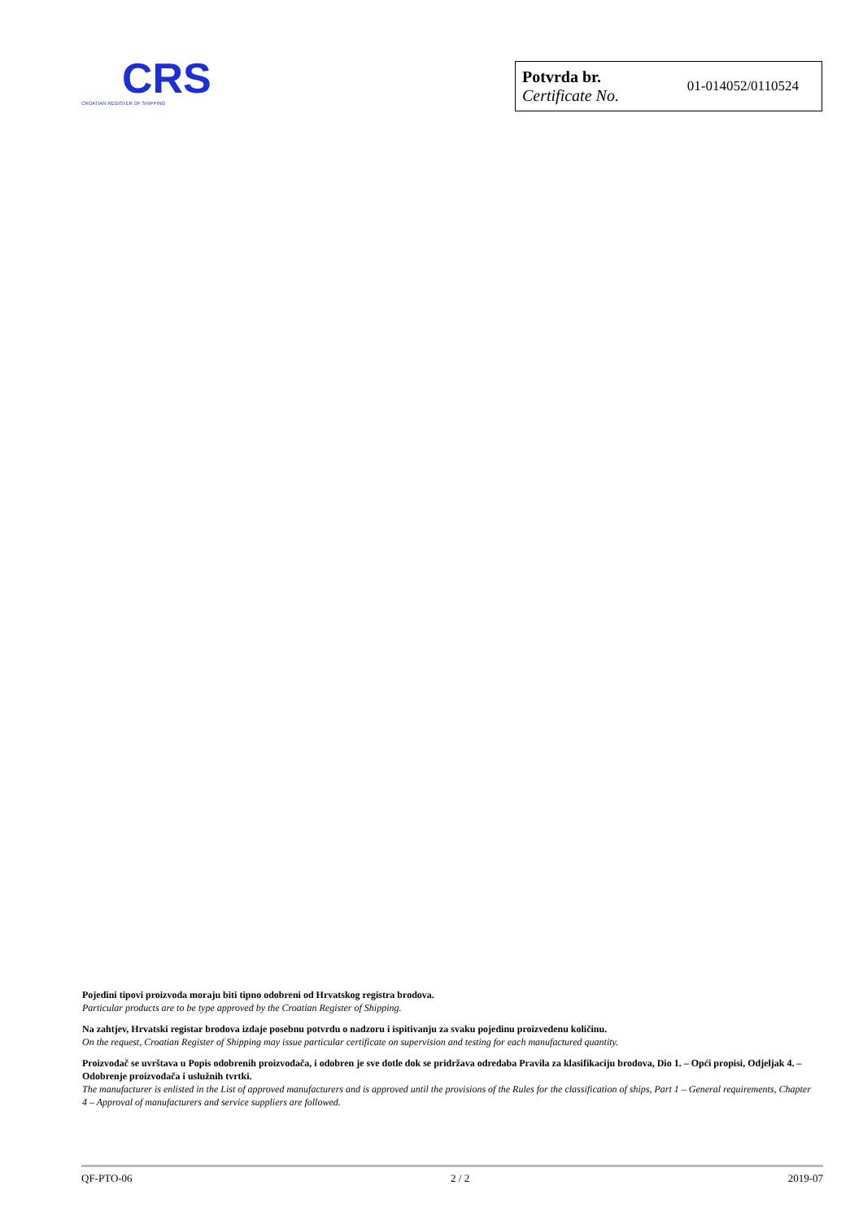CRS
CROATIAN REGISTER OF SHIPPING
Potvrda br.
Certificate No.
01-014052/0110524
Pojedini tipovi proizvoda moraju biti tipno odobreni od Hrvatskog registra brodova.
Particular products are to be type approved by the Croatian Register of Shipping.
Na zahtjev, Hrvatski registar brodova izdaje posebnu potvrdu o nadzoru i ispitivanju za svaku pojedinu proizvedenu količinu.
On the request, Croatian Register of Shipping may issue particular certificate on supervision and testing for each manufactured quantity.
Proizvođač se uvrštava u Popis odobrenih proizvođača, i odobren je sve dotle dok se pridržava odredaba Pravila za klasifikaciju brodova, Dio 1. – Opći propisi, Odjeljak 4. – Odobrenje proizvođača i uslužnih tvrtki.
The manufacturer is enlisted in the List of approved manufacturers and is approved until the provisions of the Rules for the classification of ships, Part 1 – General requirements, Chapter 4 – Approval of manufacturers and service suppliers are followed.
QF-PTO-06 2 / 2 2019-07